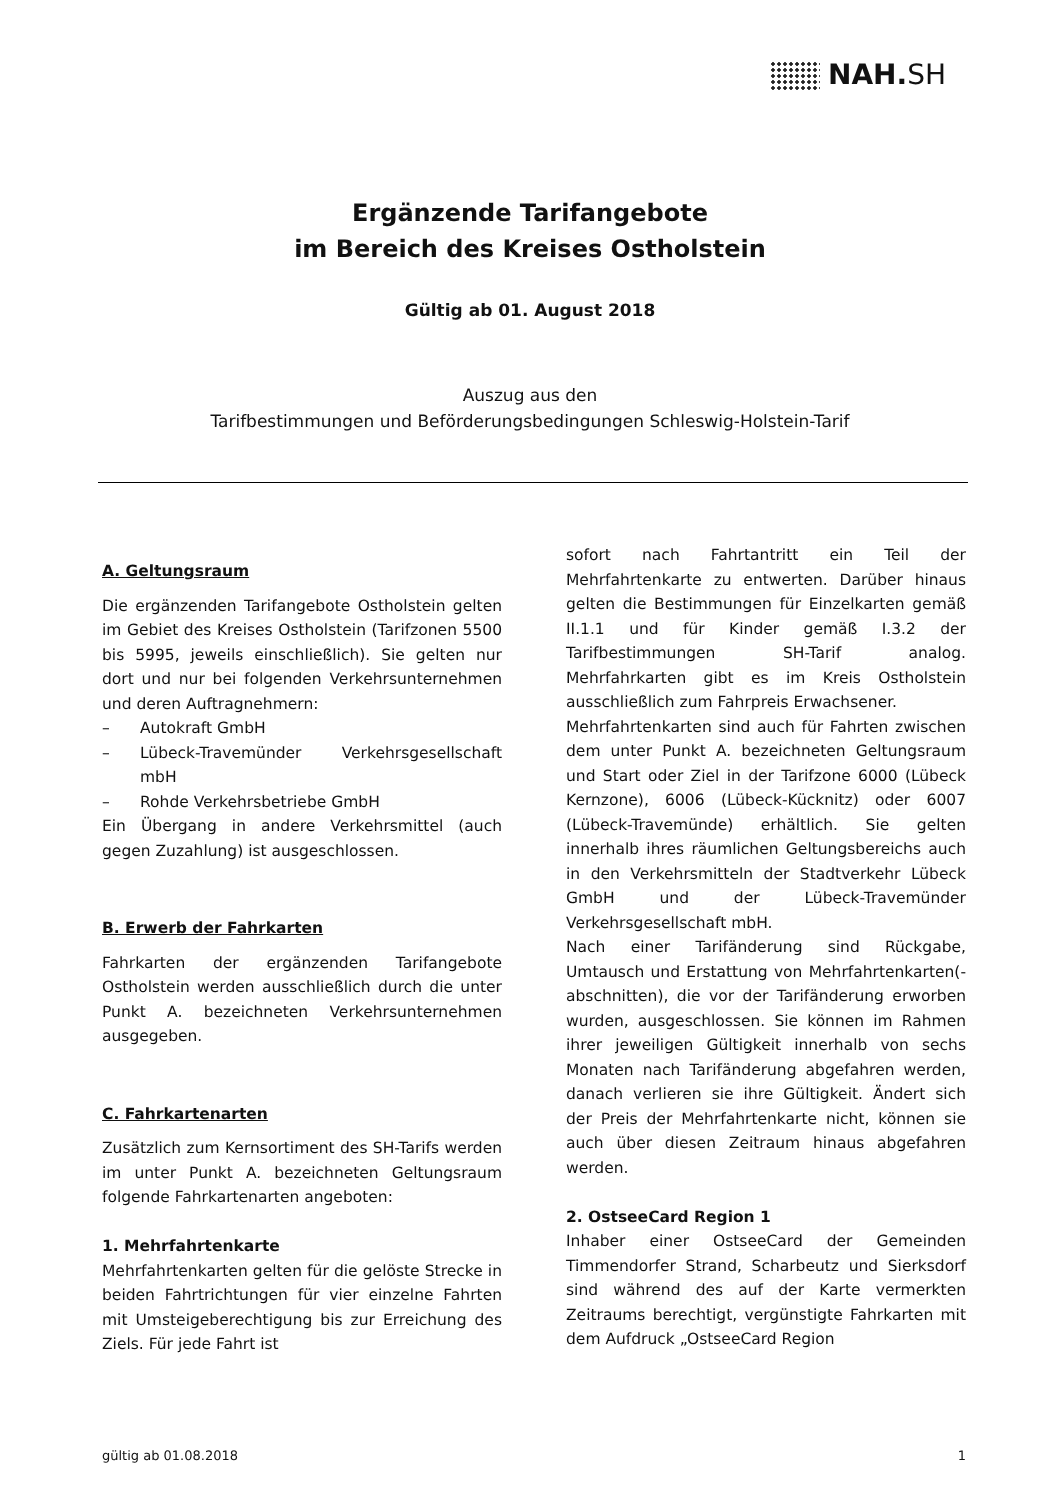NAH.SH
Ergänzende Tarifangebote
im Bereich des Kreises Ostholstein
Gültig ab 01. August 2018
Auszug aus den
Tarifbestimmungen und Beförderungsbedingungen Schleswig-Holstein-Tarif
A. Geltungsraum
Die ergänzenden Tarifangebote Ostholstein gelten im Gebiet des Kreises Ostholstein (Tarifzonen 5500 bis 5995, jeweils einschließlich). Sie gelten nur dort und nur bei folgenden Verkehrsunternehmen und deren Auftragnehmern:
– Autokraft GmbH
– Lübeck-Travemünder Verkehrsgesellschaft mbH
– Rohde Verkehrsbetriebe GmbH
Ein Übergang in andere Verkehrsmittel (auch gegen Zuzahlung) ist ausgeschlossen.
B. Erwerb der Fahrkarten
Fahrkarten der ergänzenden Tarifangebote Ostholstein werden ausschließlich durch die unter Punkt A. bezeichneten Verkehrsunternehmen ausgegeben.
C. Fahrkartenarten
Zusätzlich zum Kernsortiment des SH-Tarifs werden im unter Punkt A. bezeichneten Geltungsraum folgende Fahrkartenarten angeboten:
1. Mehrfahrtenkarte
Mehrfahrtenkarten gelten für die gelöste Strecke in beiden Fahrtrichtungen für vier einzelne Fahrten mit Umsteigeberechtigung bis zur Erreichung des Ziels. Für jede Fahrt ist
sofort nach Fahrtantritt ein Teil der Mehrfahrtenkarte zu entwerten. Darüber hinaus gelten die Bestimmungen für Einzelkarten gemäß II.1.1 und für Kinder gemäß I.3.2 der Tarifbestimmungen SH-Tarif analog. Mehrfahrkarten gibt es im Kreis Ostholstein ausschließlich zum Fahrpreis Erwachsener.
Mehrfahrtenkarten sind auch für Fahrten zwischen dem unter Punkt A. bezeichneten Geltungsraum und Start oder Ziel in der Tarifzone 6000 (Lübeck Kernzone), 6006 (Lübeck-Kücknitz) oder 6007 (Lübeck-Travemünde) erhältlich. Sie gelten innerhalb ihres räumlichen Geltungsbereichs auch in den Verkehrsmitteln der Stadtverkehr Lübeck GmbH und der Lübeck-Travemünder Verkehrsgesellschaft mbH.
Nach einer Tarifänderung sind Rückgabe, Umtausch und Erstattung von Mehrfahrtenkarten(-abschnitten), die vor der Tarifänderung erworben wurden, ausgeschlossen. Sie können im Rahmen ihrer jeweiligen Gültigkeit innerhalb von sechs Monaten nach Tarifänderung abgefahren werden, danach verlieren sie ihre Gültigkeit. Ändert sich der Preis der Mehrfahrtenkarte nicht, können sie auch über diesen Zeitraum hinaus abgefahren werden.
2. OstseeCard Region 1
Inhaber einer OstseeCard der Gemeinden Timmendorfer Strand, Scharbeutz und Sierksdorf sind während des auf der Karte vermerkten Zeitraums berechtigt, vergünstigte Fahrkarten mit dem Aufdruck „OstseeCard Region
gültig ab 01.08.2018 1